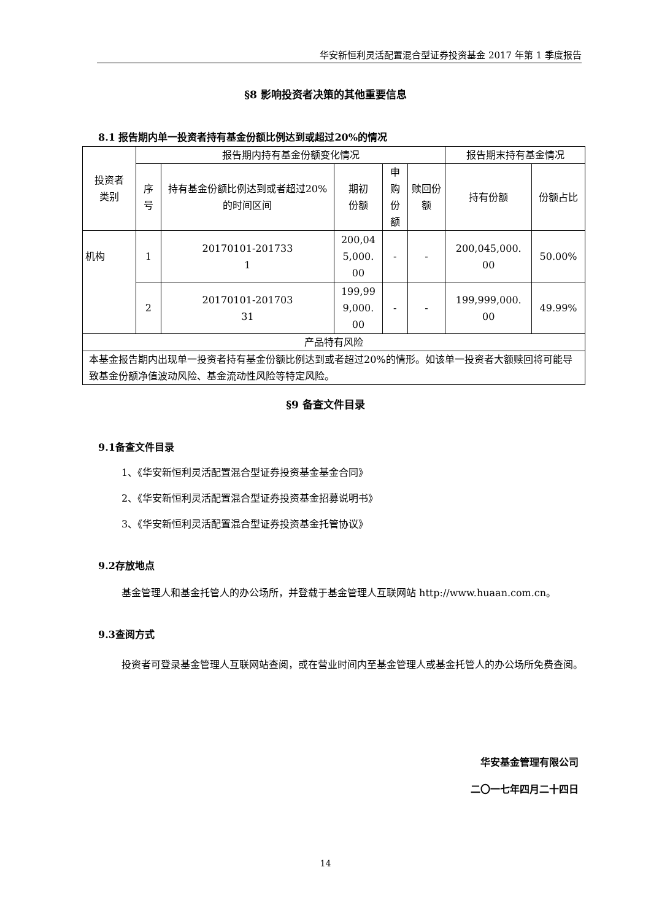华安新恒利灵活配置混合型证券投资基金 2017 年第 1 季度报告
§8 影响投资者决策的其他重要信息
8.1 报告期内单一投资者持有基金份额比例达到或超过20%的情况
| 投资者 类别 | 报告期内持有基金份额变化情况 | | | | | 报告期末持有基金情况 | |
| --- | --- | --- | --- | --- | --- | --- | --- |
| | 序号 | 持有基金份额比例达到或者超过20%的时间区间 | 期初 份额 | 申购 份额 | 赎回份额 | 持有份额 | 份额占比 |
| 机构 | 1 | 20170101-201733 1 | 200,04 5,000. 00 | - | - | 200,045,000. 00 | 50.00% |
| | 2 | 20170101-201703 31 | 199,99 9,000. 00 | - | - | 199,999,000. 00 | 49.99% |
| 产品特有风险 | | | | | | | |
| 本基金报告期内出现单一投资者持有基金份额比例达到或者超过20%的情形。如该单一投资者大额赎回将可能导致基金份额净值波动风险、基金流动性风险等特定风险。 | | | | | | | |
§9 备查文件目录
9.1备查文件目录
1、《华安新恒利灵活配置混合型证券投资基金基金合同》
2、《华安新恒利灵活配置混合型证券投资基金招募说明书》
3、《华安新恒利灵活配置混合型证券投资基金托管协议》
9.2存放地点
基金管理人和基金托管人的办公场所，并登载于基金管理人互联网站 http://www.huaan.com.cn。
9.3查阅方式
投资者可登录基金管理人互联网站查阅，或在营业时间内至基金管理人或基金托管人的办公场所免费查阅。
华安基金管理有限公司
二〇一七年四月二十四日
14